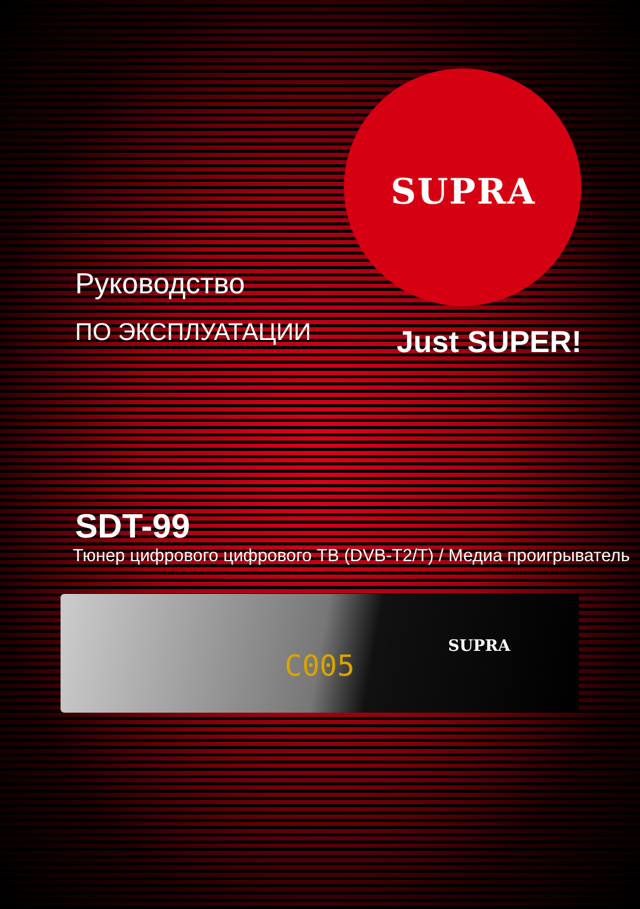SUPRA
Руководство
ПО ЭКСПЛУАТАЦИИ Just SUPER!
SDT-99
Тюнер цифрового цифрового ТВ (DVB-T2/T) / Медиа проигрыватель
C005
SUPRA